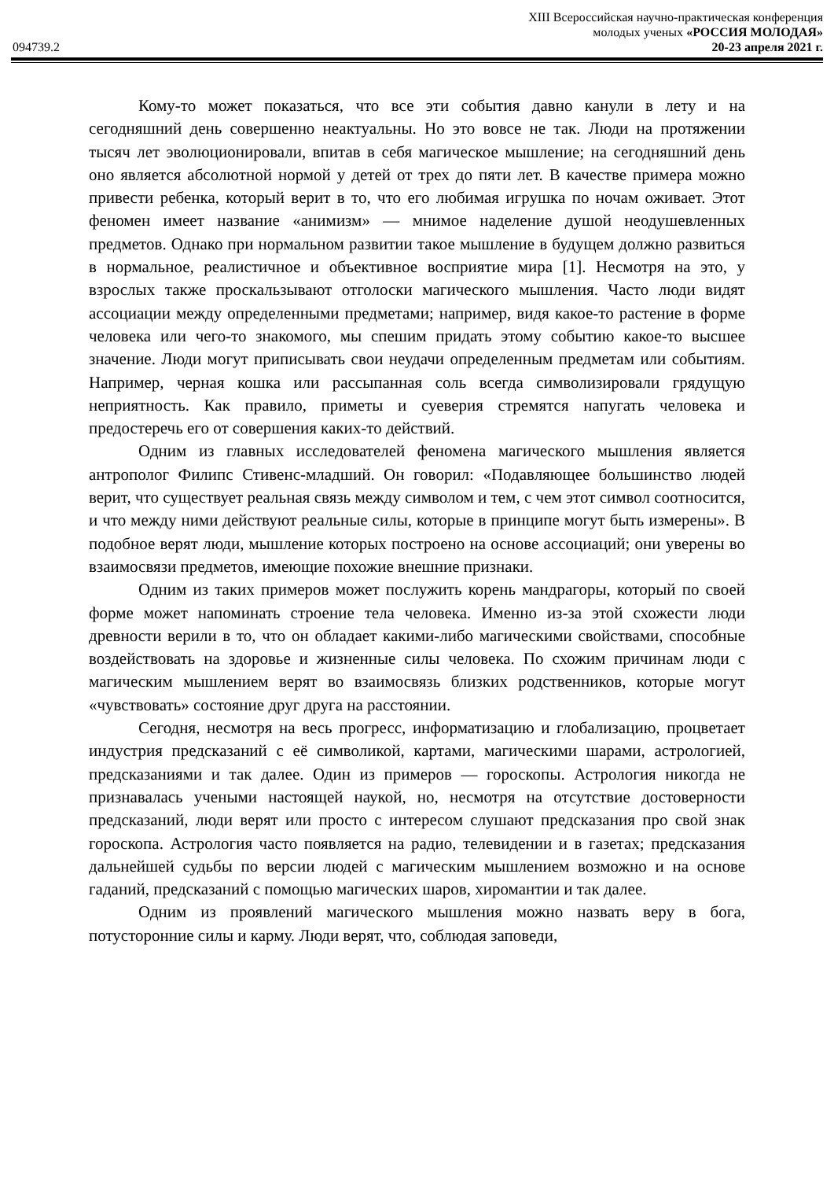XIII Всероссийская научно-практическая конференция
молодых ученых «РОССИЯ МОЛОДАЯ»
094739.2 20-23 апреля 2021 г.
Кому-то может показаться, что все эти события давно канули в лету и на сегодняшний день совершенно неактуальны. Но это вовсе не так. Люди на протяжении тысяч лет эволюционировали, впитав в себя магическое мышление; на сегодняшний день оно является абсолютной нормой у детей от трех до пяти лет. В качестве примера можно привести ребенка, который верит в то, что его любимая игрушка по ночам оживает. Этот феномен имеет название «анимизм» — мнимое наделение душой неодушевленных предметов. Однако при нормальном развитии такое мышление в будущем должно развиться в нормальное, реалистичное и объективное восприятие мира [1]. Несмотря на это, у взрослых также проскальзывают отголоски магического мышления. Часто люди видят ассоциации между определенными предметами; например, видя какое-то растение в форме человека или чего-то знакомого, мы спешим придать этому событию какое-то высшее значение. Люди могут приписывать свои неудачи определенным предметам или событиям. Например, черная кошка или рассыпанная соль всегда символизировали грядущую неприятность. Как правило, приметы и суеверия стремятся напугать человека и предостеречь его от совершения каких-то действий.
Одним из главных исследователей феномена магического мышления является антрополог Филипс Стивенс-младший. Он говорил: «Подавляющее большинство людей верит, что существует реальная связь между символом и тем, с чем этот символ соотносится, и что между ними действуют реальные силы, которые в принципе могут быть измерены». В подобное верят люди, мышление которых построено на основе ассоциаций; они уверены во взаимосвязи предметов, имеющие похожие внешние признаки.
Одним из таких примеров может послужить корень мандрагоры, который по своей форме может напоминать строение тела человека. Именно из-за этой схожести люди древности верили в то, что он обладает какими-либо магическими свойствами, способные воздействовать на здоровье и жизненные силы человека. По схожим причинам люди с магическим мышлением верят во взаимосвязь близких родственников, которые могут «чувствовать» состояние друг друга на расстоянии.
Сегодня, несмотря на весь прогресс, информатизацию и глобализацию, процветает индустрия предсказаний с её символикой, картами, магическими шарами, астрологией, предсказаниями и так далее. Один из примеров — гороскопы. Астрология никогда не признавалась учеными настоящей наукой, но, несмотря на отсутствие достоверности предсказаний, люди верят или просто с интересом слушают предсказания про свой знак гороскопа. Астрология часто появляется на радио, телевидении и в газетах; предсказания дальнейшей судьбы по версии людей с магическим мышлением возможно и на основе гаданий, предсказаний с помощью магических шаров, хиромантии и так далее.
Одним из проявлений магического мышления можно назвать веру в бога, потусторонние силы и карму. Люди верят, что, соблюдая заповеди,